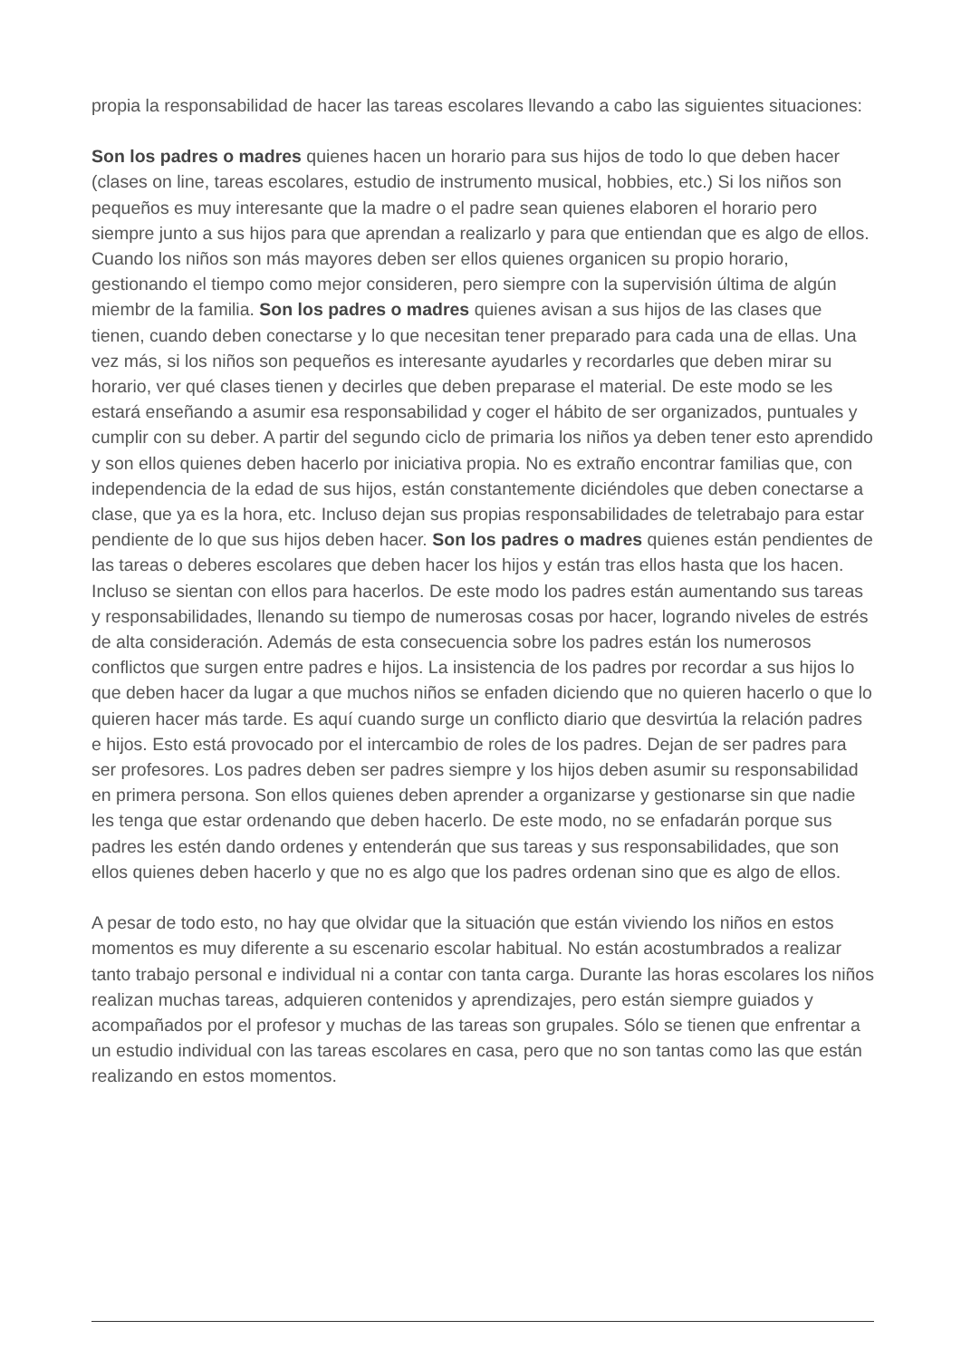propia la responsabilidad de hacer las tareas escolares llevando a cabo las siguientes situaciones:
Son los padres o madres quienes hacen un horario para sus hijos de todo lo que deben hacer (clases on line, tareas escolares, estudio de instrumento musical, hobbies, etc.) Si los niños son pequeños es muy interesante que la madre o el padre sean quienes elaboren el horario pero siempre junto a sus hijos para que aprendan a realizarlo y para que entiendan que es algo de ellos. Cuando los niños son más mayores deben ser ellos quienes organicen su propio horario, gestionando el tiempo como mejor consideren, pero siempre con la supervisión última de algún miembr de la familia. Son los padres o madres quienes avisan a sus hijos de las clases que tienen, cuando deben conectarse y lo que necesitan tener preparado para cada una de ellas. Una vez más, si los niños son pequeños es interesante ayudarles y recordarles que deben mirar su horario, ver qué clases tienen y decirles que deben preparase el material. De este modo se les estará enseñando a asumir esa responsabilidad y coger el hábito de ser organizados, puntuales y cumplir con su deber. A partir del segundo ciclo de primaria los niños ya deben tener esto aprendido y son ellos quienes deben hacerlo por iniciativa propia. No es extraño encontrar familias que, con independencia de la edad de sus hijos, están constantemente diciéndoles que deben conectarse a clase, que ya es la hora, etc. Incluso dejan sus propias responsabilidades de teletrabajo para estar pendiente de lo que sus hijos deben hacer. Son los padres o madres quienes están pendientes de las tareas o deberes escolares que deben hacer los hijos y están tras ellos hasta que los hacen. Incluso se sientan con ellos para hacerlos. De este modo los padres están aumentando sus tareas y responsabilidades, llenando su tiempo de numerosas cosas por hacer, logrando niveles de estrés de alta consideración. Además de esta consecuencia sobre los padres están los numerosos conflictos que surgen entre padres e hijos. La insistencia de los padres por recordar a sus hijos lo que deben hacer da lugar a que muchos niños se enfaden diciendo que no quieren hacerlo o que lo quieren hacer más tarde. Es aquí cuando surge un conflicto diario que desvirtúa la relación padres e hijos. Esto está provocado por el intercambio de roles de los padres. Dejan de ser padres para ser profesores. Los padres deben ser padres siempre y los hijos deben asumir su responsabilidad en primera persona. Son ellos quienes deben aprender a organizarse y gestionarse sin que nadie les tenga que estar ordenando que deben hacerlo. De este modo, no se enfadarán porque sus padres les estén dando ordenes y entenderán que sus tareas y sus responsabilidades, que son ellos quienes deben hacerlo y que no es algo que los padres ordenan sino que es algo de ellos.
A pesar de todo esto, no hay que olvidar que la situación que están viviendo los niños en estos momentos es muy diferente a su escenario escolar habitual. No están acostumbrados a realizar tanto trabajo personal e individual ni a contar con tanta carga. Durante las horas escolares los niños realizan muchas tareas, adquieren contenidos y aprendizajes, pero están siempre guiados y acompañados por el profesor y muchas de las tareas son grupales. Sólo se tienen que enfrentar a un estudio individual con las tareas escolares en casa, pero que no son tantas como las que están realizando en estos momentos.